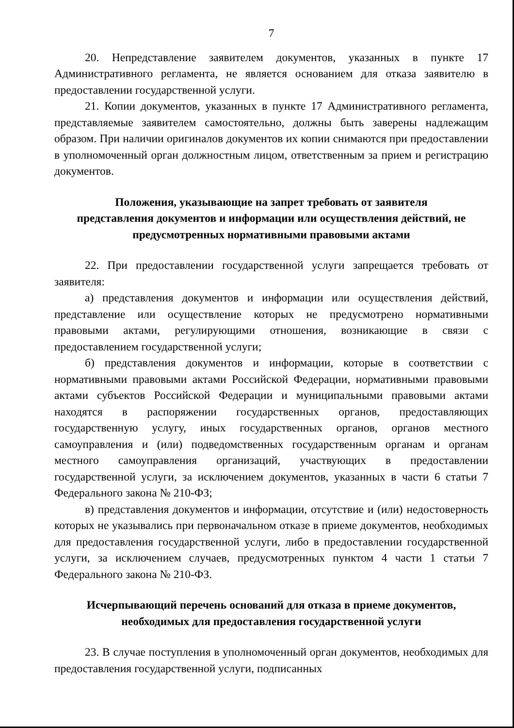7
20. Непредставление заявителем документов, указанных в пункте 17 Административного регламента, не является основанием для отказа заявителю в предоставлении государственной услуги.
21. Копии документов, указанных в пункте 17 Административного регламента, представляемые заявителем самостоятельно, должны быть заверены надлежащим образом. При наличии оригиналов документов их копии снимаются при предоставлении в уполномоченный орган должностным лицом, ответственным за прием и регистрацию документов.
Положения, указывающие на запрет требовать от заявителя
представления документов и информации или осуществления действий, не
предусмотренных нормативными правовыми актами
22. При предоставлении государственной услуги запрещается требовать от заявителя:
а) представления документов и информации или осуществления действий, представление или осуществление которых не предусмотрено нормативными правовыми актами, регулирующими отношения, возникающие в связи с предоставлением государственной услуги;
б) представления документов и информации, которые в соответствии с нормативными правовыми актами Российской Федерации, нормативными правовыми актами субъектов Российской Федерации и муниципальными правовыми актами находятся в распоряжении государственных органов, предоставляющих государственную услугу, иных государственных органов, органов местного самоуправления и (или) подведомственных государственным органам и органам местного самоуправления организаций, участвующих в предоставлении государственной услуги, за исключением документов, указанных в части 6 статьи 7 Федерального закона № 210-ФЗ;
в) представления документов и информации, отсутствие и (или) недостоверность которых не указывались при первоначальном отказе в приеме документов, необходимых для предоставления государственной услуги, либо в предоставлении государственной услуги, за исключением случаев, предусмотренных пунктом 4 части 1 статьи 7 Федерального закона № 210-ФЗ.
Исчерпывающий перечень оснований для отказа в приеме документов,
необходимых для предоставления государственной услуги
23. В случае поступления в уполномоченный орган документов, необходимых для предоставления государственной услуги, подписанных